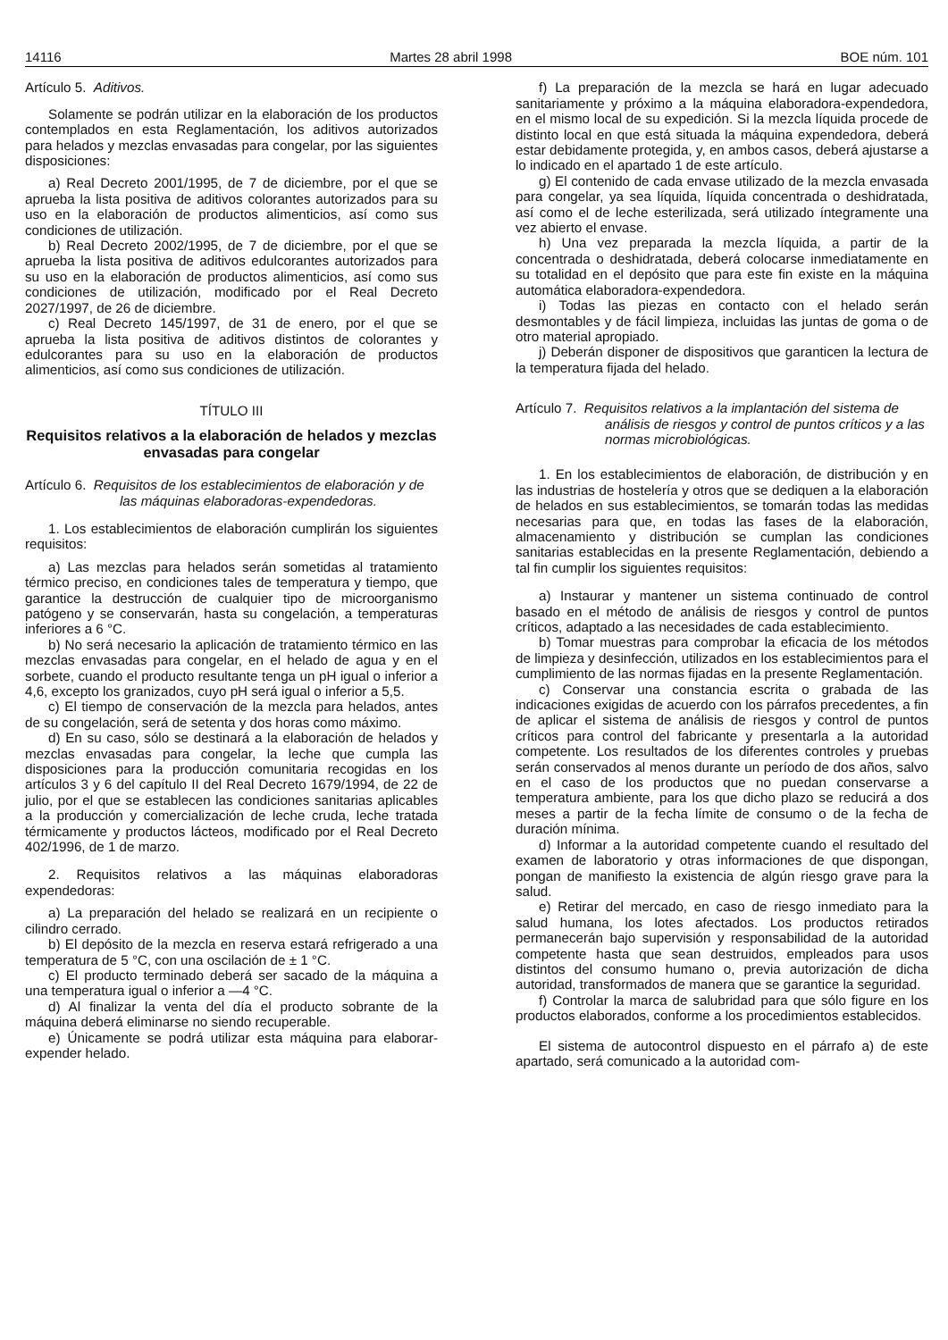14116 Martes 28 abril 1998 BOE núm. 101
Artículo 5. Aditivos.
Solamente se podrán utilizar en la elaboración de los productos contemplados en esta Reglamentación, los aditivos autorizados para helados y mezclas envasadas para congelar, por las siguientes disposiciones:
a) Real Decreto 2001/1995, de 7 de diciembre, por el que se aprueba la lista positiva de aditivos colorantes autorizados para su uso en la elaboración de productos alimenticios, así como sus condiciones de utilización.
b) Real Decreto 2002/1995, de 7 de diciembre, por el que se aprueba la lista positiva de aditivos edulcorantes autorizados para su uso en la elaboración de productos alimenticios, así como sus condiciones de utilización, modificado por el Real Decreto 2027/1997, de 26 de diciembre.
c) Real Decreto 145/1997, de 31 de enero, por el que se aprueba la lista positiva de aditivos distintos de colorantes y edulcorantes para su uso en la elaboración de productos alimenticios, así como sus condiciones de utilización.
TÍTULO III
Requisitos relativos a la elaboración de helados y mezclas envasadas para congelar
Artículo 6. Requisitos de los establecimientos de elaboración y de las máquinas elaboradoras-expendedoras.
1. Los establecimientos de elaboración cumplirán los siguientes requisitos:
a) Las mezclas para helados serán sometidas al tratamiento térmico preciso, en condiciones tales de temperatura y tiempo, que garantice la destrucción de cualquier tipo de microorganismo patógeno y se conservarán, hasta su congelación, a temperaturas inferiores a 6 °C.
b) No será necesario la aplicación de tratamiento térmico en las mezclas envasadas para congelar, en el helado de agua y en el sorbete, cuando el producto resultante tenga un pH igual o inferior a 4,6, excepto los granizados, cuyo pH será igual o inferior a 5,5.
c) El tiempo de conservación de la mezcla para helados, antes de su congelación, será de setenta y dos horas como máximo.
d) En su caso, sólo se destinará a la elaboración de helados y mezclas envasadas para congelar, la leche que cumpla las disposiciones para la producción comunitaria recogidas en los artículos 3 y 6 del capítulo II del Real Decreto 1679/1994, de 22 de julio, por el que se establecen las condiciones sanitarias aplicables a la producción y comercialización de leche cruda, leche tratada térmicamente y productos lácteos, modificado por el Real Decreto 402/1996, de 1 de marzo.
2. Requisitos relativos a las máquinas elaboradoras expendedoras:
a) La preparación del helado se realizará en un recipiente o cilindro cerrado.
b) El depósito de la mezcla en reserva estará refrigerado a una temperatura de 5 °C, con una oscilación de ± 1 °C.
c) El producto terminado deberá ser sacado de la máquina a una temperatura igual o inferior a —4 °C.
d) Al finalizar la venta del día el producto sobrante de la máquina deberá eliminarse no siendo recuperable.
e) Únicamente se podrá utilizar esta máquina para elaborar-expender helado.
f) La preparación de la mezcla se hará en lugar adecuado sanitariamente y próximo a la máquina elaboradora-expendedora, en el mismo local de su expedición. Si la mezcla líquida procede de distinto local en que está situada la máquina expendedora, deberá estar debidamente protegida, y, en ambos casos, deberá ajustarse a lo indicado en el apartado 1 de este artículo.
g) El contenido de cada envase utilizado de la mezcla envasada para congelar, ya sea líquida, líquida concentrada o deshidratada, así como el de leche esterilizada, será utilizado íntegramente una vez abierto el envase.
h) Una vez preparada la mezcla líquida, a partir de la concentrada o deshidratada, deberá colocarse inmediatamente en su totalidad en el depósito que para este fin existe en la máquina automática elaboradora-expendedora.
i) Todas las piezas en contacto con el helado serán desmontables y de fácil limpieza, incluidas las juntas de goma o de otro material apropiado.
j) Deberán disponer de dispositivos que garanticen la lectura de la temperatura fijada del helado.
Artículo 7. Requisitos relativos a la implantación del sistema de análisis de riesgos y control de puntos críticos y a las normas microbiológicas.
1. En los establecimientos de elaboración, de distribución y en las industrias de hostelería y otros que se dediquen a la elaboración de helados en sus establecimientos, se tomarán todas las medidas necesarias para que, en todas las fases de la elaboración, almacenamiento y distribución se cumplan las condiciones sanitarias establecidas en la presente Reglamentación, debiendo a tal fin cumplir los siguientes requisitos:
a) Instaurar y mantener un sistema continuado de control basado en el método de análisis de riesgos y control de puntos críticos, adaptado a las necesidades de cada establecimiento.
b) Tomar muestras para comprobar la eficacia de los métodos de limpieza y desinfección, utilizados en los establecimientos para el cumplimiento de las normas fijadas en la presente Reglamentación.
c) Conservar una constancia escrita o grabada de las indicaciones exigidas de acuerdo con los párrafos precedentes, a fin de aplicar el sistema de análisis de riesgos y control de puntos críticos para control del fabricante y presentarla a la autoridad competente. Los resultados de los diferentes controles y pruebas serán conservados al menos durante un período de dos años, salvo en el caso de los productos que no puedan conservarse a temperatura ambiente, para los que dicho plazo se reducirá a dos meses a partir de la fecha límite de consumo o de la fecha de duración mínima.
d) Informar a la autoridad competente cuando el resultado del examen de laboratorio y otras informaciones de que dispongan, pongan de manifiesto la existencia de algún riesgo grave para la salud.
e) Retirar del mercado, en caso de riesgo inmediato para la salud humana, los lotes afectados. Los productos retirados permanecerán bajo supervisión y responsabilidad de la autoridad competente hasta que sean destruidos, empleados para usos distintos del consumo humano o, previa autorización de dicha autoridad, transformados de manera que se garantice la seguridad.
f) Controlar la marca de salubridad para que sólo figure en los productos elaborados, conforme a los procedimientos establecidos.
El sistema de autocontrol dispuesto en el párrafo a) de este apartado, será comunicado a la autoridad com-